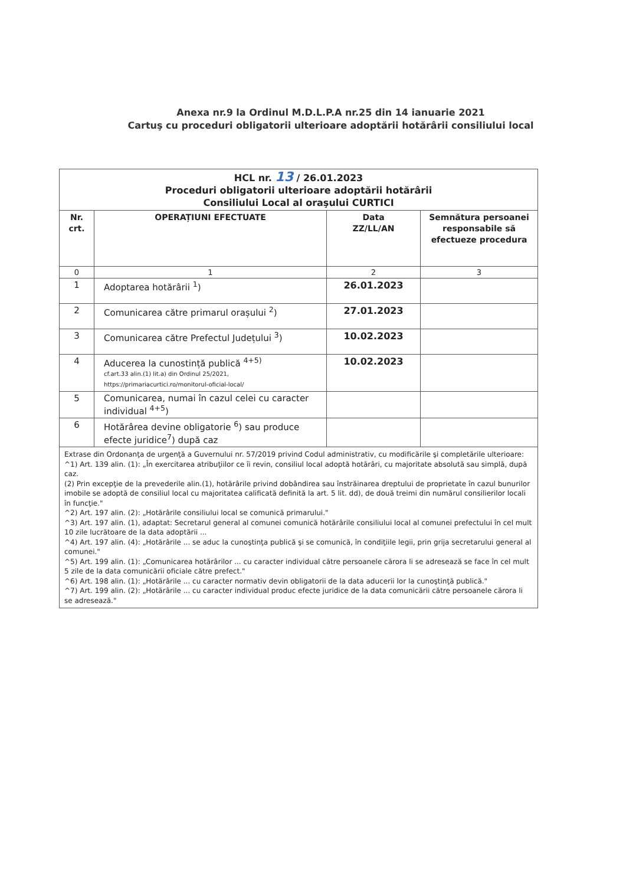Anexa nr.9 la Ordinul M.D.L.P.A nr.25 din 14 ianuarie 2021
Cartuş cu proceduri obligatorii ulterioare adoptării hotărârii consiliului local
| HCL nr. 13 / 26.01.2023 Proceduri obligatorii ulterioare adoptării hotărârii Consiliului Local al oraşului CURTICI | | | |
| Nr. crt. | OPERAȚIUNI EFECTUATE | Data ZZ/LL/AN | Semnătura persoanei responsabile să efectueze procedura |
| 0 | 1 | 2 | 3 |
| 1 | Adoptarea hotărârii <sup>1</sup>) | 26.01.2023 | |
| 2 | Comunicarea către primarul orașului <sup>2</sup>) | 27.01.2023 | |
| 3 | Comunicarea către Prefectul Județului <sup>3</sup>) | 10.02.2023 | |
| 4 | Aducerea la cunostință publică <sup>4+5)</sup> cf.art.33 alin.(1) lit.a) din Ordinul 25/2021, https://primariacurtici.ro/monitorul-oficial-local/ | 10.02.2023 | |
| 5 | Comunicarea, numai în cazul celei cu caracter individual <sup>4+5</sup>) | | |
| 6 | Hotărârea devine obligatorie <sup>6</sup>) sau produce efecte juridice<sup>7</sup>) după caz | | |
| Extrase din Ordonanţa de urgenţă a Guvernului nr. 57/2019 privind Codul administrativ, cu modificările şi completările ulterioare: ^1) Art. 139 alin. (1): „În exercitarea atribuţiilor ce îi revin, consiliul local adoptă hotărâri, cu majoritate absolută sau simplă, după caz. (2) Prin excepţie de la prevederile alin.(1), hotărârile privind dobândirea sau înstrăinarea dreptului de proprietate în cazul bunurilor imobile se adoptă de consiliul local cu majoritatea calificată definită la art. 5 lit. dd), de două treimi din numărul consilierilor locali în funcţie." ^2) Art. 197 alin. (2): „Hotărârile consiliului local se comunică primarului." ^3) Art. 197 alin. (1), adaptat: Secretarul general al comunei comunică hotărârile consiliului local al comunei prefectului în cel mult 10 zile lucrătoare de la data adoptării ... ^4) Art. 197 alin. (4): „Hotărârile ... se aduc la cunoştinţa publică şi se comunică, în condiţiile legii, prin grija secretarului general al comunei." ^5) Art. 199 alin. (1): „Comunicarea hotărârilor ... cu caracter individual către persoanele cărora li se adresează se face în cel mult 5 zile de la data comunicării oficiale către prefect." ^6) Art. 198 alin. (1): „Hotărârile ... cu caracter normativ devin obligatorii de la data aducerii lor la cunoştinţă publică." ^7) Art. 199 alin. (2): „Hotărârile ... cu caracter individual produc efecte juridice de la data comunicării către persoanele cărora li se adresează." | | | |